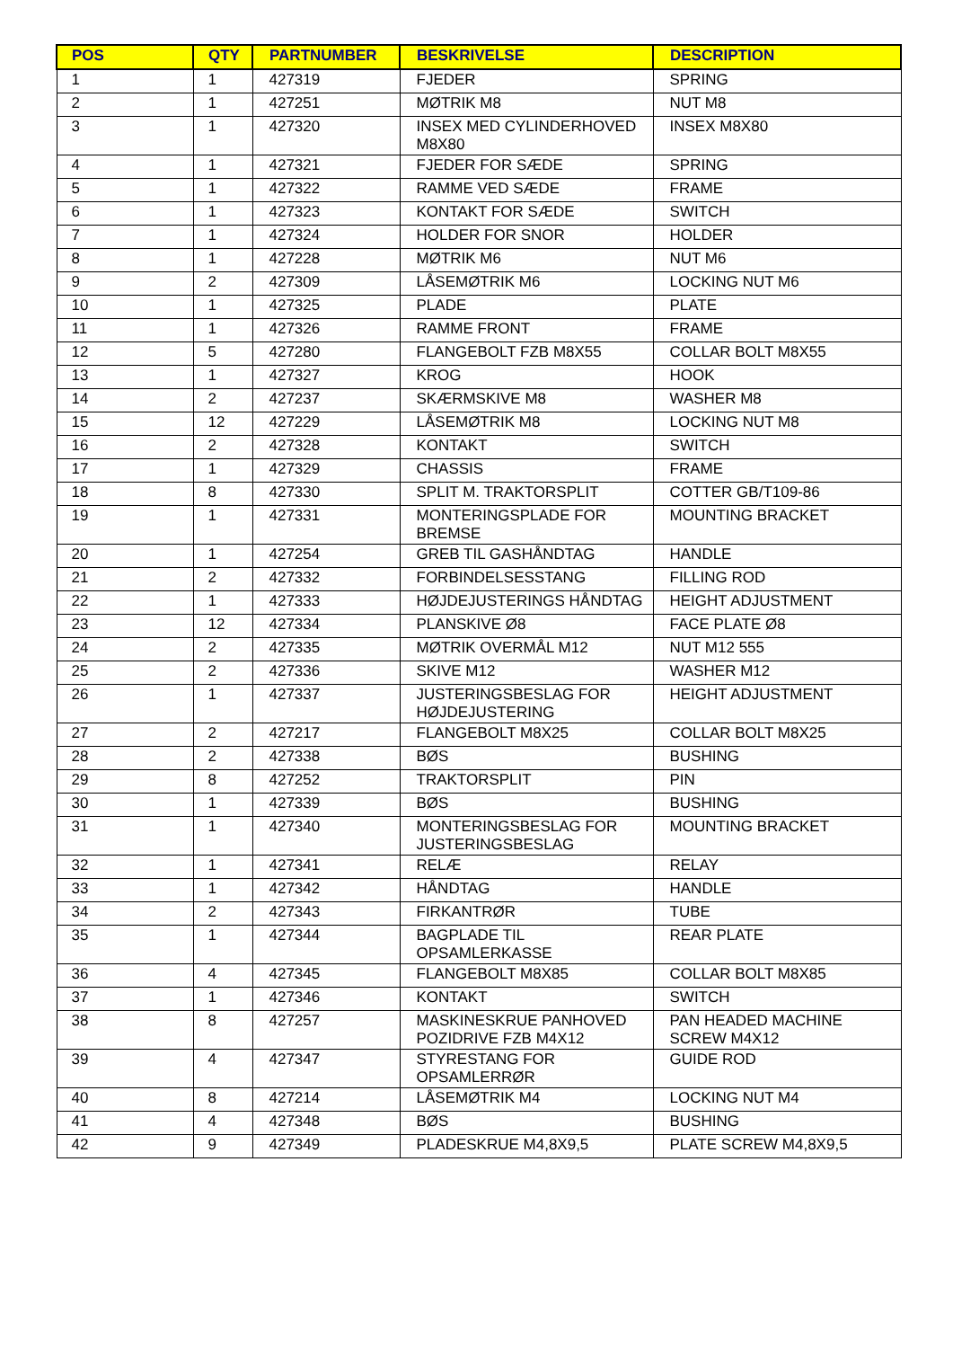| POS | QTY | PARTNUMBER | BESKRIVELSE | DESCRIPTION |
| --- | --- | --- | --- | --- |
| 1 | 1 | 427319 | FJEDER | SPRING |
| 2 | 1 | 427251 | MØTRIK M8 | NUT M8 |
| 3 | 1 | 427320 | INSEX MED CYLINDERHOVED M8X80 | INSEX M8X80 |
| 4 | 1 | 427321 | FJEDER FOR SÆDE | SPRING |
| 5 | 1 | 427322 | RAMME VED SÆDE | FRAME |
| 6 | 1 | 427323 | KONTAKT FOR SÆDE | SWITCH |
| 7 | 1 | 427324 | HOLDER FOR SNOR | HOLDER |
| 8 | 1 | 427228 | MØTRIK M6 | NUT M6 |
| 9 | 2 | 427309 | LÅSEMØTRIK M6 | LOCKING NUT M6 |
| 10 | 1 | 427325 | PLADE | PLATE |
| 11 | 1 | 427326 | RAMME FRONT | FRAME |
| 12 | 5 | 427280 | FLANGEBOLT FZB M8X55 | COLLAR BOLT M8X55 |
| 13 | 1 | 427327 | KROG | HOOK |
| 14 | 2 | 427237 | SKÆRMSKIVE M8 | WASHER M8 |
| 15 | 12 | 427229 | LÅSEMØTRIK M8 | LOCKING NUT M8 |
| 16 | 2 | 427328 | KONTAKT | SWITCH |
| 17 | 1 | 427329 | CHASSIS | FRAME |
| 18 | 8 | 427330 | SPLIT M. TRAKTORSPLIT | COTTER GB/T109-86 |
| 19 | 1 | 427331 | MONTERINGSPLADE FOR BREMSE | MOUNTING BRACKET |
| 20 | 1 | 427254 | GREB TIL GASHÅNDTAG | HANDLE |
| 21 | 2 | 427332 | FORBINDELSESSTANG | FILLING ROD |
| 22 | 1 | 427333 | HØJDEJUSTERINGS HÅNDTAG | HEIGHT ADJUSTMENT |
| 23 | 12 | 427334 | PLANSKIVE Ø8 | FACE PLATE Ø8 |
| 24 | 2 | 427335 | MØTRIK OVERMÅL M12 | NUT M12 555 |
| 25 | 2 | 427336 | SKIVE M12 | WASHER M12 |
| 26 | 1 | 427337 | JUSTERINGSBESLAG FOR HØJDEJUSTERING | HEIGHT ADJUSTMENT |
| 27 | 2 | 427217 | FLANGEBOLT M8X25 | COLLAR BOLT M8X25 |
| 28 | 2 | 427338 | BØS | BUSHING |
| 29 | 8 | 427252 | TRAKTORSPLIT | PIN |
| 30 | 1 | 427339 | BØS | BUSHING |
| 31 | 1 | 427340 | MONTERINGSBESLAG FOR JUSTERINGSBESLAG | MOUNTING BRACKET |
| 32 | 1 | 427341 | RELÆ | RELAY |
| 33 | 1 | 427342 | HÅNDTAG | HANDLE |
| 34 | 2 | 427343 | FIRKANTRØR | TUBE |
| 35 | 1 | 427344 | BAGPLADE TIL OPSAMLERKASSE | REAR PLATE |
| 36 | 4 | 427345 | FLANGEBOLT M8X85 | COLLAR BOLT M8X85 |
| 37 | 1 | 427346 | KONTAKT | SWITCH |
| 38 | 8 | 427257 | MASKINESKRUE PANHOVED POZIDRIVE FZB M4X12 | PAN HEADED MACHINE SCREW M4X12 |
| 39 | 4 | 427347 | STYRESTANG FOR OPSAMLERRØR | GUIDE ROD |
| 40 | 8 | 427214 | LÅSEMØTRIK M4 | LOCKING NUT M4 |
| 41 | 4 | 427348 | BØS | BUSHING |
| 42 | 9 | 427349 | PLADESKRUE M4,8X9,5 | PLATE SCREW M4,8X9,5 |